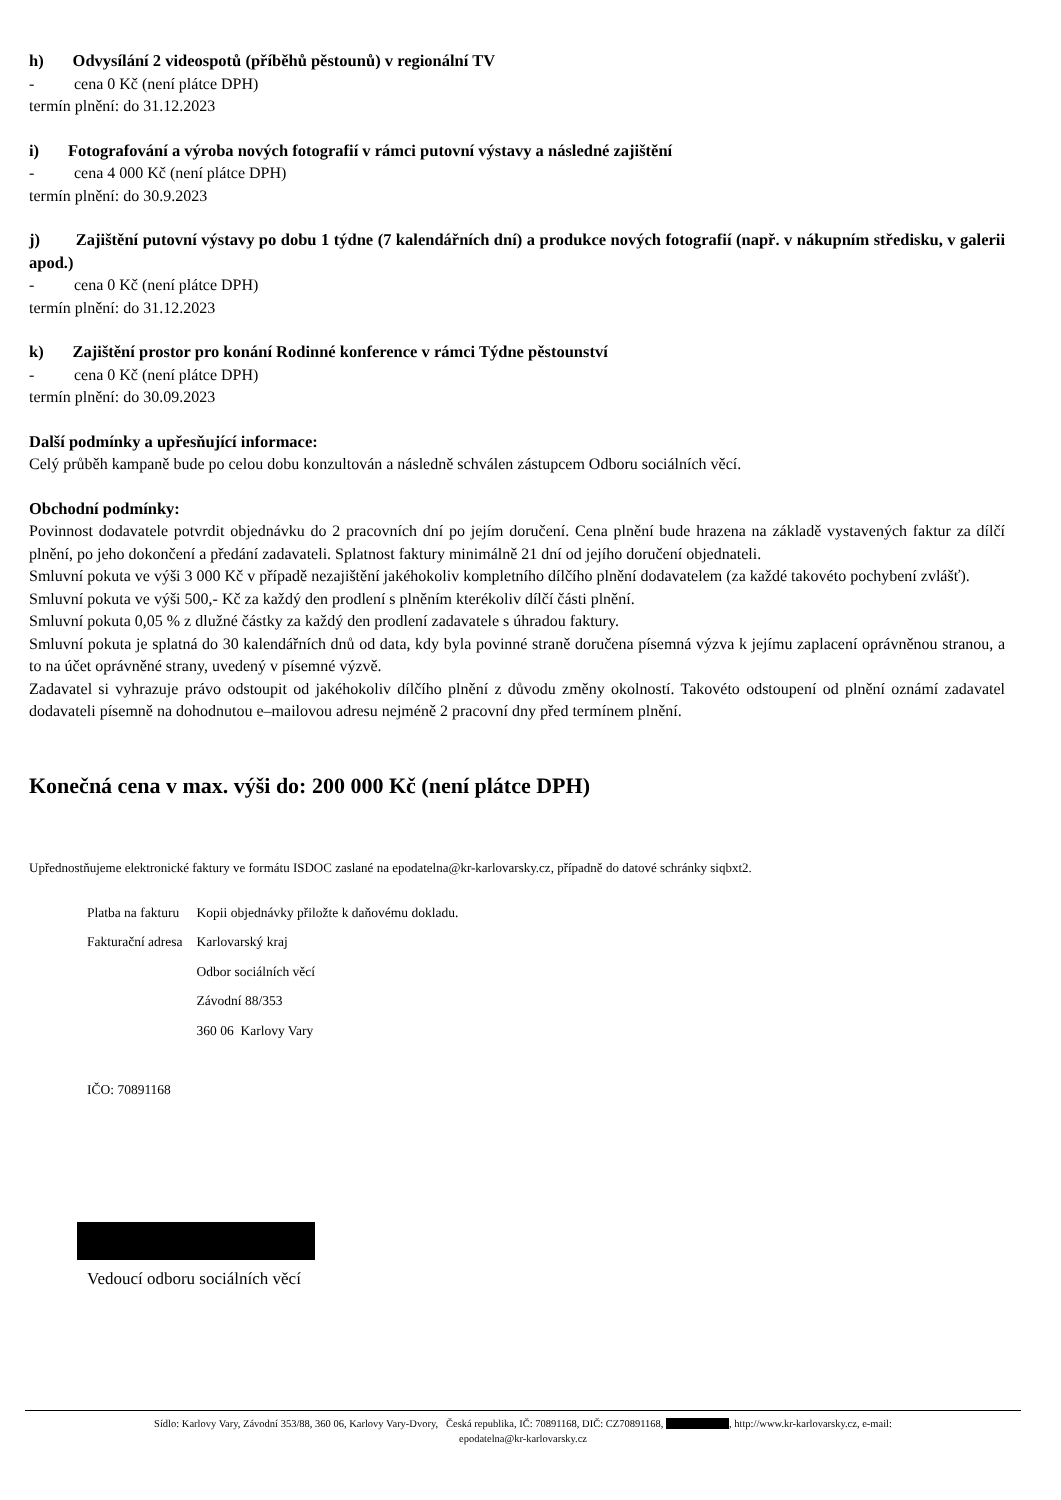h) Odvysílání 2 videospotů (příběhů pěstounů) v regionální TV
- cena 0 Kč (není plátce DPH)
termín plnění: do 31.12.2023
i) Fotografování a výroba nových fotografií v rámci putovní výstavy a následné zajištění
- cena 4 000 Kč (není plátce DPH)
termín plnění: do 30.9.2023
j) Zajištění putovní výstavy po dobu 1 týdne (7 kalendářních dní) a produkce nových fotografií (např. v nákupním středisku, v galerii apod.)
- cena 0 Kč (není plátce DPH)
termín plnění: do 31.12.2023
k) Zajištění prostor pro konání Rodinné konference v rámci Týdne pěstounství
- cena 0 Kč (není plátce DPH)
termín plnění: do 30.09.2023
Další podmínky a upřesňující informace:
Celý průběh kampaně bude po celou dobu konzultován a následně schválen zástupcem Odboru sociálních věcí.
Obchodní podmínky:
Povinnost dodavatele potvrdit objednávku do 2 pracovních dní po jejím doručení. Cena plnění bude hrazena na základě vystavených faktur za dílčí plnění, po jeho dokončení a předání zadavateli. Splatnost faktury minimálně 21 dní od jejího doručení objednateli.
Smluvní pokuta ve výši 3 000 Kč v případě nezajištění jakéhokoliv kompletního dílčího plnění dodavatelem (za každé takovéto pochybení zvlášť).
Smluvní pokuta ve výši 500,- Kč za každý den prodlení s plněním kterékoliv dílčí části plnění.
Smluvní pokuta 0,05 % z dlužné částky za každý den prodlení zadavatele s úhradou faktury.
Smluvní pokuta je splatná do 30 kalendářních dnů od data, kdy byla povinné straně doručena písemná výzva k jejímu zaplacení oprávněnou stranou, a to na účet oprávněné strany, uvedený v písemné výzvě.
Zadavatel si vyhrazuje právo odstoupit od jakéhokoliv dílčího plnění z důvodu změny okolností. Takovéto odstoupení od plnění oznámí zadavatel dodavateli písemně na dohodnutou e–mailovou adresu nejméně 2 pracovní dny před termínem plnění.
Konečná cena v max. výši do: 200 000 Kč (není plátce DPH)
Upřednostňujeme elektronické faktury ve formátu ISDOC zaslané na epodatelna@kr-karlovarsky.cz, případně do datové schránky siqbxt2.
| Platba na fakturu | Kopii objednávky přiložte k daňovému dokladu. |
| Fakturační adresa | Karlovarský kraj |
| | Odbor sociálních věcí |
| | Závodní 88/353 |
| | 360 06 Karlovy Vary |
IČO: 70891168
Vedoucí odboru sociálních věcí
Sídlo: Karlovy Vary, Závodní 353/88, 360 06, Karlovy Vary-Dvory, Česká republika, IČ: 70891168, DIČ: CZ70891168, , http://www.kr-karlovarsky.cz, e-mail:
epodatelna@kr-karlovarsky.cz